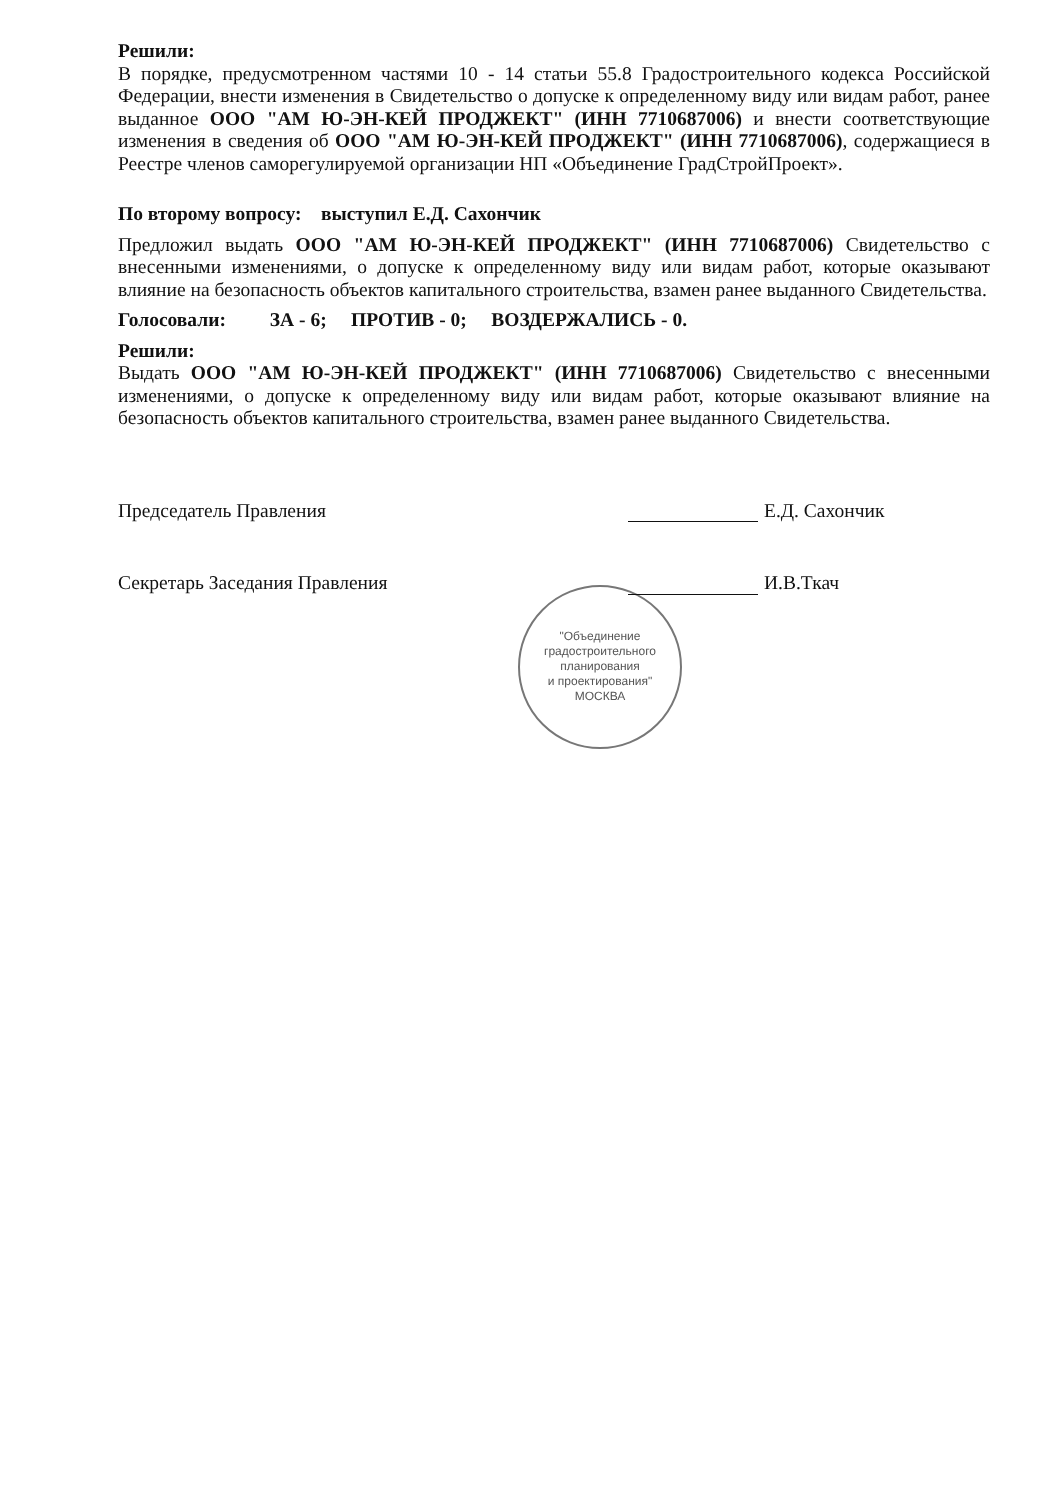Решили:
В порядке, предусмотренном частями 10 - 14 статьи 55.8 Градостроительного кодекса Российской Федерации, внести изменения в Свидетельство о допуске к определенному виду или видам работ, ранее выданное ООО "АМ Ю-ЭН-КЕЙ ПРОДЖЕКТ" (ИНН 7710687006) и внести соответствующие изменения в сведения об ООО "АМ Ю-ЭН-КЕЙ ПРОДЖЕКТ" (ИНН 7710687006), содержащиеся в Реестре членов саморегулируемой организации НП «Объединение ГрадСтройПроект».
По второму вопросу: выступил Е.Д. Сахончик
Предложил выдать ООО "АМ Ю-ЭН-КЕЙ ПРОДЖЕКТ" (ИНН 7710687006) Свидетельство с внесенными изменениями, о допуске к определенному виду или видам работ, которые оказывают влияние на безопасность объектов капитального строительства, взамен ранее выданного Свидетельства.
Голосовали: ЗА - 6; ПРОТИВ - 0; ВОЗДЕРЖАЛИСЬ - 0.
Решили:
Выдать ООО "АМ Ю-ЭН-КЕЙ ПРОДЖЕКТ" (ИНН 7710687006) Свидетельство с внесенными изменениями, о допуске к определенному виду или видам работ, которые оказывают влияние на безопасность объектов капитального строительства, взамен ранее выданного Свидетельства.
Председатель Правления Е.Д. Сахончик
Секретарь Заседания Правления И.В.Ткач
"Объединение
градостроительного
планирования
и проектирования"
МОСКВА